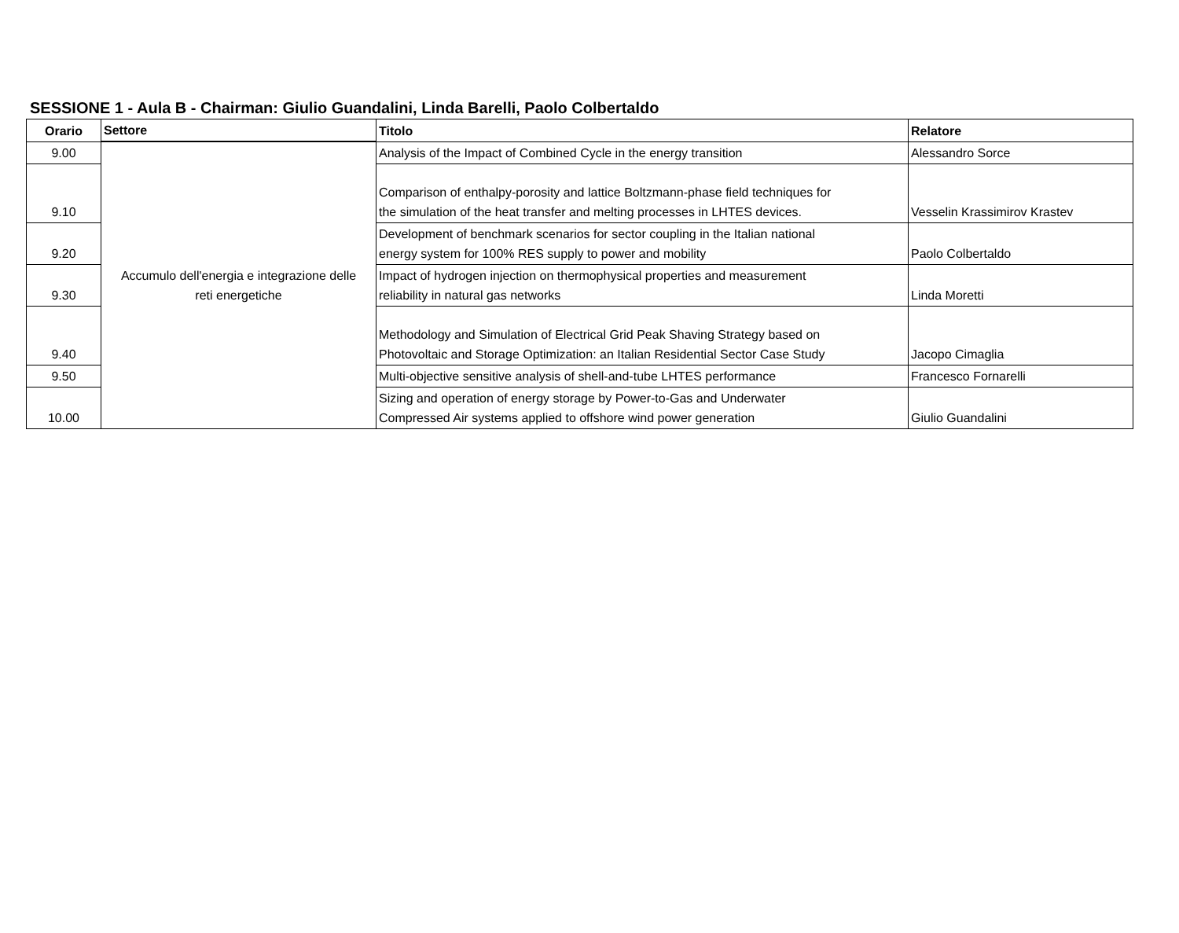SESSIONE 1 - Aula B - Chairman: Giulio Guandalini, Linda Barelli, Paolo Colbertaldo
| Orario | Settore | Titolo | Relatore |
| --- | --- | --- | --- |
| 9.00 | Accumulo dell'energia e integrazione delle reti energetiche | Analysis of the Impact of Combined Cycle in the energy transition | Alessandro Sorce |
| 9.10 | | Comparison of enthalpy-porosity and lattice Boltzmann-phase field techniques for the simulation of the heat transfer and melting processes in LHTES devices. | Vesselin Krassimirov Krastev |
| 9.20 | | Development of benchmark scenarios for sector coupling in the Italian national energy system for 100% RES supply to power and mobility | Paolo Colbertaldo |
| 9.30 | | Impact of hydrogen injection on thermophysical properties and measurement reliability in natural gas networks | Linda Moretti |
| 9.40 | | Methodology and Simulation of Electrical Grid Peak Shaving Strategy based on Photovoltaic and Storage Optimization: an Italian Residential Sector Case Study | Jacopo Cimaglia |
| 9.50 | | Multi-objective sensitive analysis of shell-and-tube LHTES performance | Francesco Fornarelli |
| 10.00 | | Sizing and operation of energy storage by Power-to-Gas and Underwater Compressed Air systems applied to offshore wind power generation | Giulio Guandalini |